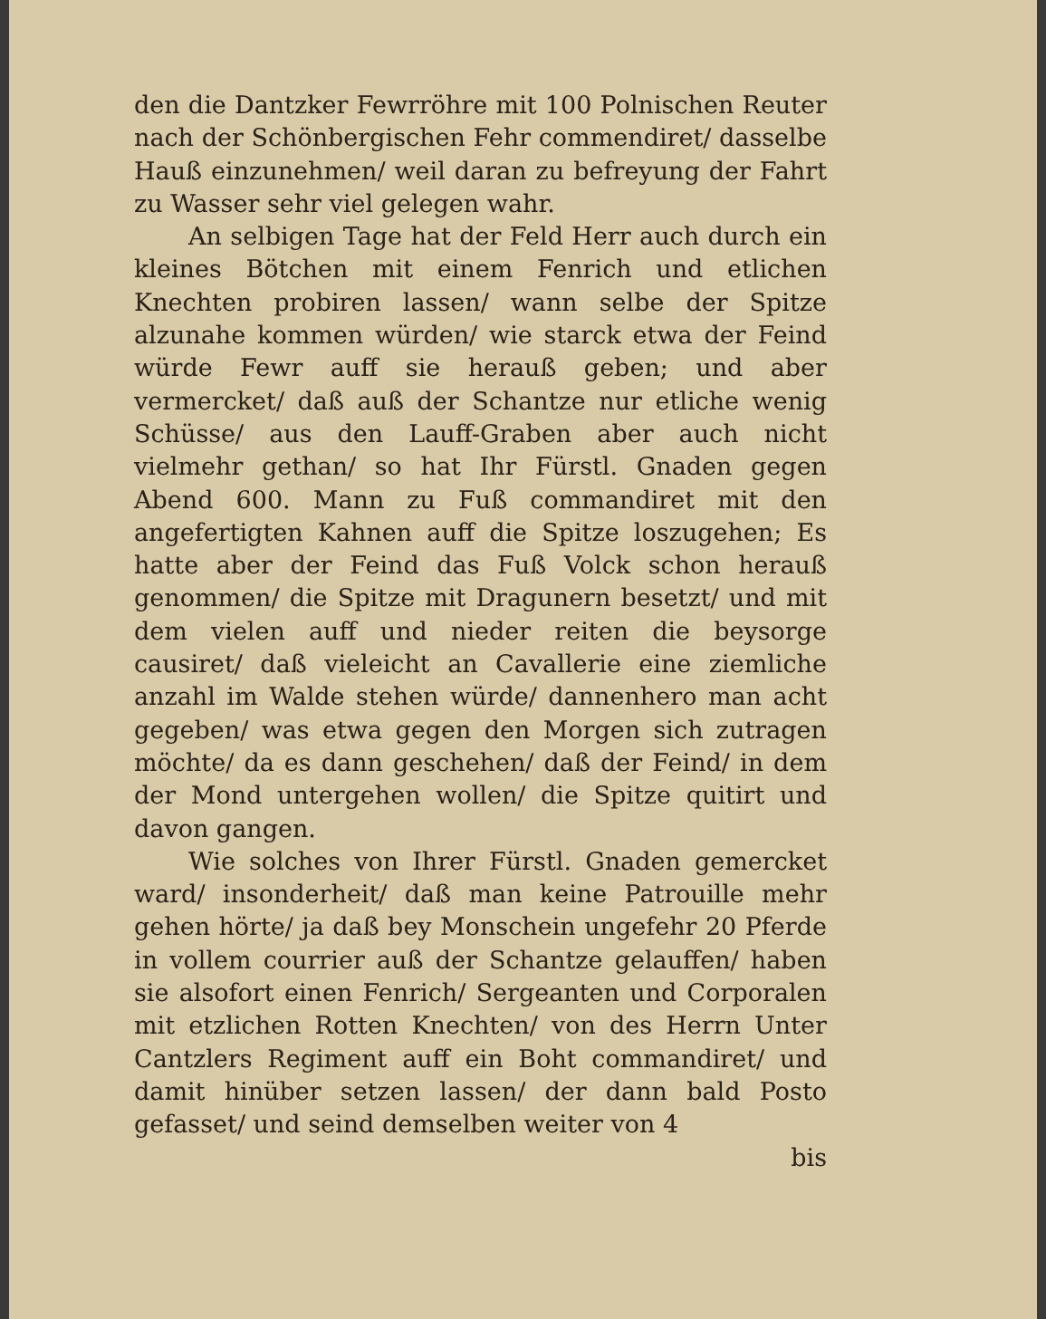den die Dantzker Fewrröhre mit 100 Polnischen Reuter nach der Schönbergischen Fehr commendiret/ dasselbe Hauß einzunehmen/ weil daran zu befreyung der Fahrt zu Wasser sehr viel gelegen wahr.
An selbigen Tage hat der Feld Herr auch durch ein kleines Bötchen mit einem Fenrich und etlichen Knechten probiren lassen/ wann selbe der Spitze alzunahe kommen würden/ wie starck etwa der Feind würde Fewr auff sie herauß geben; und aber vermercket/ daß auß der Schantze nur etliche wenig Schüsse/ aus den Lauff-Graben aber auch nicht vielmehr gethan/ so hat Ihr Fürstl. Gnaden gegen Abend 600. Mann zu Fuß commandiret mit den angefertigten Kahnen auff die Spitze loszugehen; Es hatte aber der Feind das Fuß Volck schon herauß genommen/ die Spitze mit Dragunern besetzt/ und mit dem vielen auff und nieder reiten die beysorge causiret/ daß vieleicht an Cavallerie eine ziemliche anzahl im Walde stehen würde/ dannenhero man acht gegeben/ was etwa gegen den Morgen sich zutragen möchte/ da es dann geschehen/ daß der Feind/ in dem der Mond untergehen wollen/ die Spitze quitirt und davon gangen.
Wie solches von Ihrer Fürstl. Gnaden gemercket ward/ insonderheit/ daß man keine Patrouille mehr gehen hörte/ ja daß bey Monschein ungefehr 20 Pferde in vollem courrier auß der Schantze gelauffen/ haben sie alsofort einen Fenrich/ Sergeanten und Corporalen mit etzlichen Rotten Knechten/ von des Herrn Unter Cantzlers Regiment auff ein Boht commandiret/ und damit hinüber setzen lassen/ der dann bald Posto gefasset/ und seind demselben weiter von 4
bis